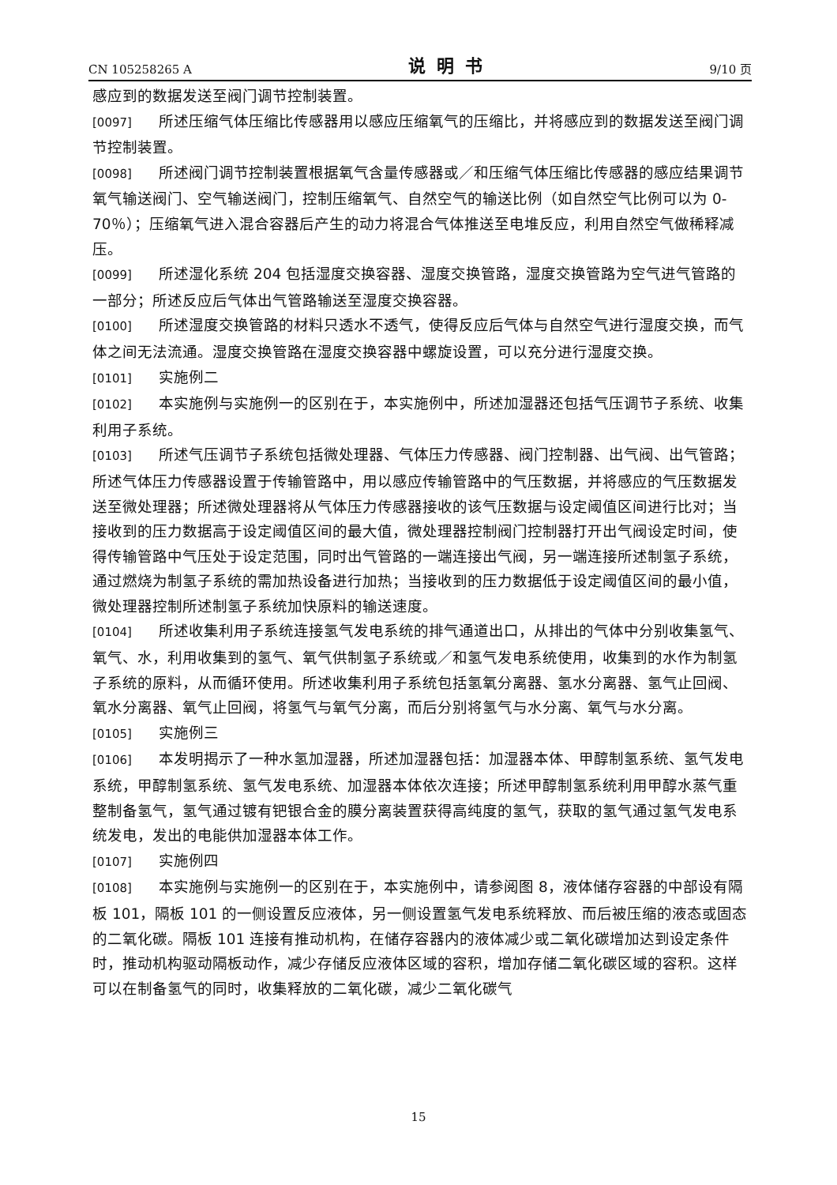CN 105258265 A 说明书 9/10 页
感应到的数据发送至阀门调节控制装置。
[0097] 所述压缩气体压缩比传感器用以感应压缩氧气的压缩比，并将感应到的数据发送至阀门调节控制装置。
[0098] 所述阀门调节控制装置根据氧气含量传感器或／和压缩气体压缩比传感器的感应结果调节氧气输送阀门、空气输送阀门，控制压缩氧气、自然空气的输送比例（如自然空气比例可以为 0-70％）；压缩氧气进入混合容器后产生的动力将混合气体推送至电堆反应，利用自然空气做稀释减压。
[0099] 所述湿化系统 204 包括湿度交换容器、湿度交换管路，湿度交换管路为空气进气管路的一部分；所述反应后气体出气管路输送至湿度交换容器。
[0100] 所述湿度交换管路的材料只透水不透气，使得反应后气体与自然空气进行湿度交换，而气体之间无法流通。湿度交换管路在湿度交换容器中螺旋设置，可以充分进行湿度交换。
[0101] 实施例二
[0102] 本实施例与实施例一的区别在于，本实施例中，所述加湿器还包括气压调节子系统、收集利用子系统。
[0103] 所述气压调节子系统包括微处理器、气体压力传感器、阀门控制器、出气阀、出气管路；所述气体压力传感器设置于传输管路中，用以感应传输管路中的气压数据，并将感应的气压数据发送至微处理器；所述微处理器将从气体压力传感器接收的该气压数据与设定阈值区间进行比对；当接收到的压力数据高于设定阈值区间的最大值，微处理器控制阀门控制器打开出气阀设定时间，使得传输管路中气压处于设定范围，同时出气管路的一端连接出气阀，另一端连接所述制氢子系统，通过燃烧为制氢子系统的需加热设备进行加热；当接收到的压力数据低于设定阈值区间的最小值，微处理器控制所述制氢子系统加快原料的输送速度。
[0104] 所述收集利用子系统连接氢气发电系统的排气通道出口，从排出的气体中分别收集氢气、氧气、水，利用收集到的氢气、氧气供制氢子系统或／和氢气发电系统使用，收集到的水作为制氢子系统的原料，从而循环使用。所述收集利用子系统包括氢氧分离器、氢水分离器、氢气止回阀、氧水分离器、氧气止回阀，将氢气与氧气分离，而后分别将氢气与水分离、氧气与水分离。
[0105] 实施例三
[0106] 本发明揭示了一种水氢加湿器，所述加湿器包括：加湿器本体、甲醇制氢系统、氢气发电系统，甲醇制氢系统、氢气发电系统、加湿器本体依次连接；所述甲醇制氢系统利用甲醇水蒸气重整制备氢气，氢气通过镀有钯银合金的膜分离装置获得高纯度的氢气，获取的氢气通过氢气发电系统发电，发出的电能供加湿器本体工作。
[0107] 实施例四
[0108] 本实施例与实施例一的区别在于，本实施例中，请参阅图 8，液体储存容器的中部设有隔板 101，隔板 101 的一侧设置反应液体，另一侧设置氢气发电系统释放、而后被压缩的液态或固态的二氧化碳。隔板 101 连接有推动机构，在储存容器内的液体减少或二氧化碳增加达到设定条件时，推动机构驱动隔板动作，减少存储反应液体区域的容积，增加存储二氧化碳区域的容积。这样可以在制备氢气的同时，收集释放的二氧化碳，减少二氧化碳气
15